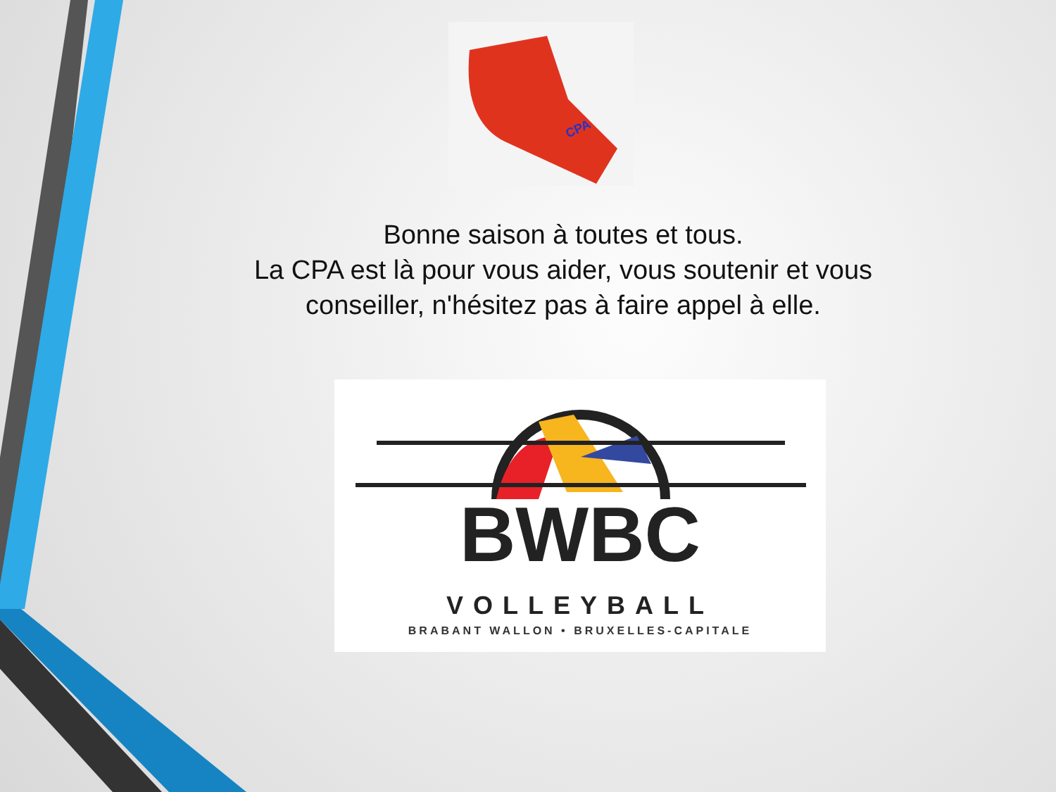CPA
Bonne saison à toutes et tous.
La CPA est là pour vous aider, vous soutenir et vous conseiller, n'hésitez pas à faire appel à elle.
BWBC
VOLLEYBALL
BRABANT WALLON • BRUXELLES-CAPITALE